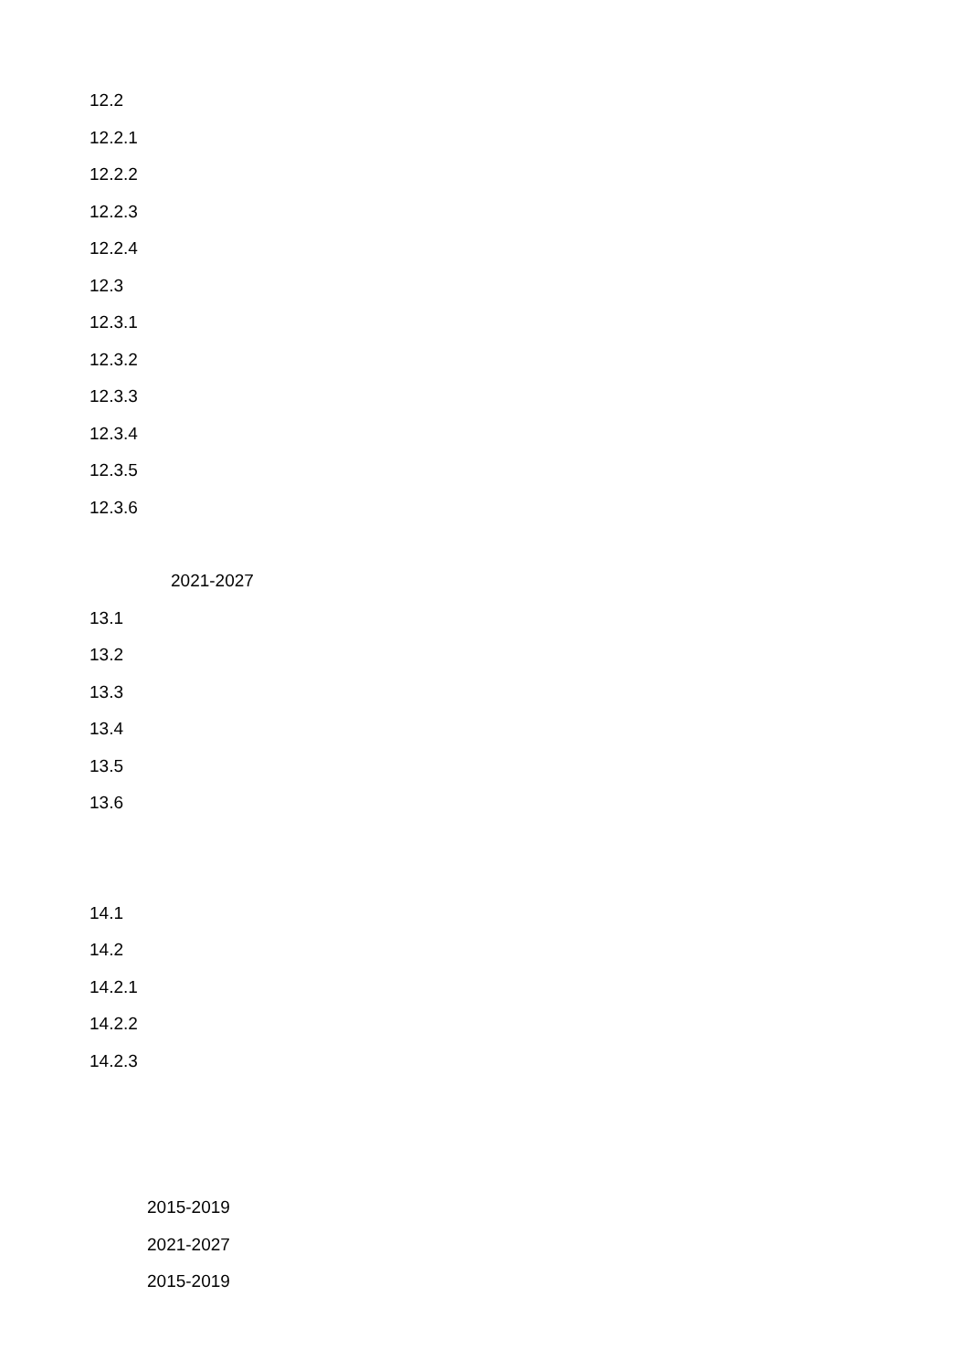12.2
12.2.1
12.2.2
12.2.3
12.2.4
12.3
12.3.1
12.3.2
12.3.3
12.3.4
12.3.5
12.3.6
2021-2027
13.1
13.2
13.3
13.4
13.5
13.6
14.1
14.2
14.2.1
14.2.2
14.2.3
2015-2019
2021-2027
2015-2019